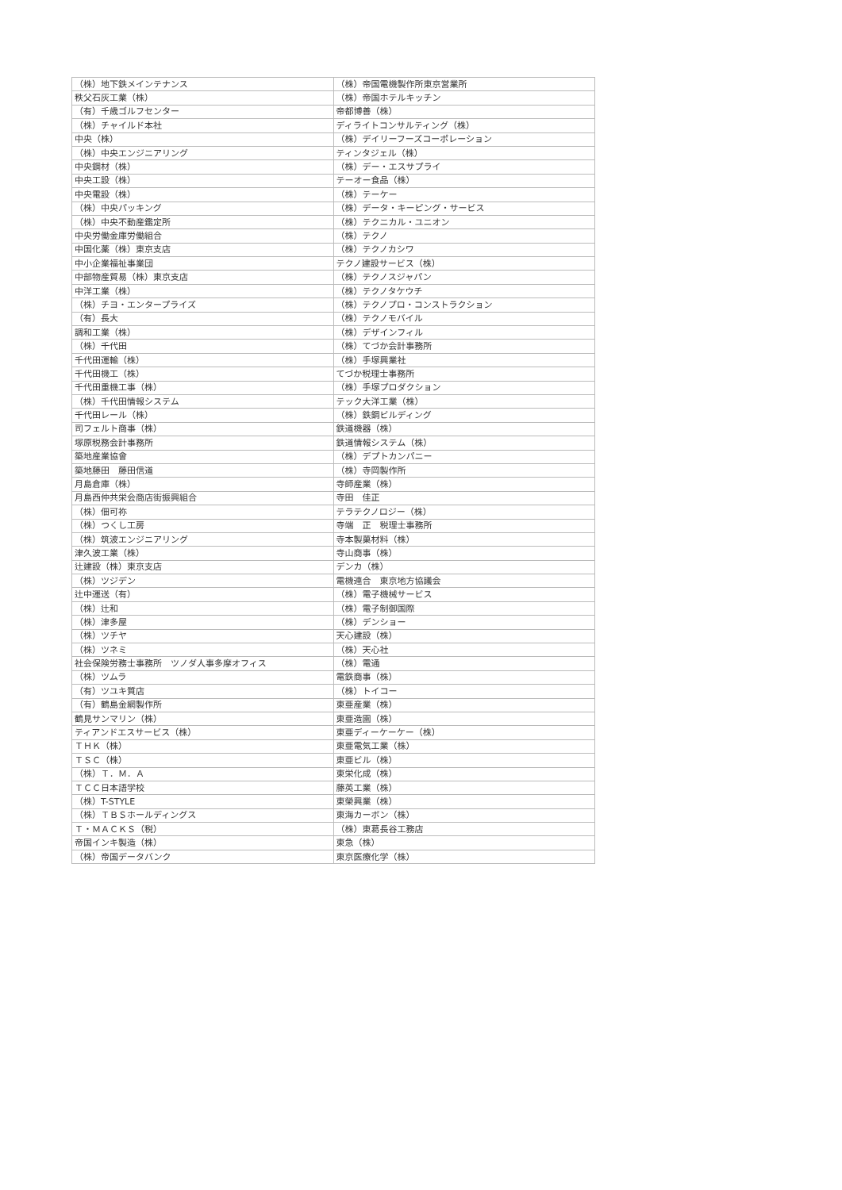| （株）地下鉄メインテナンス | （株）帝国電機製作所東京営業所 |
| 秩父石灰工業（株） | （株）帝国ホテルキッチン |
| （有）千歳ゴルフセンター | 帝都博善（株） |
| （株）チャイルド本社 | ディライトコンサルティング（株） |
| 中央（株） | （株）デイリーフーズコーポレーション |
| （株）中央エンジニアリング | ティンタジェル（株） |
| 中央鋼材（株） | （株）デー・エスサプライ |
| 中央工設（株） | テーオー食品（株） |
| 中央電設（株） | （株）テーケー |
| （株）中央パッキング | （株）データ・キーピング・サービス |
| （株）中央不動産鑑定所 | （株）テクニカル・ユニオン |
| 中央労働金庫労働組合 | （株）テクノ |
| 中国化薬（株）東京支店 | （株）テクノカシワ |
| 中小企業福祉事業団 | テクノ建設サービス（株） |
| 中部物産貿易（株）東京支店 | （株）テクノスジャパン |
| 中洋工業（株） | （株）テクノタケウチ |
| （株）チヨ・エンタープライズ | （株）テクノプロ・コンストラクション |
| （有）長大 | （株）テクノモバイル |
| 調和工業（株） | （株）デザインフィル |
| （株）千代田 | （株）てづか会計事務所 |
| 千代田運輸（株） | （株）手塚興業社 |
| 千代田機工（株） | てづか税理士事務所 |
| 千代田重機工事（株） | （株）手塚プロダクション |
| （株）千代田情報システム | テック大洋工業（株） |
| 千代田レール（株） | （株）鉄鋼ビルディング |
| 司フェルト商事（株） | 鉄道機器（株） |
| 塚原税務会計事務所 | 鉄道情報システム（株） |
| 築地産業協會 | （株）デプトカンパニー |
| 築地藤田 藤田信道 | （株）寺岡製作所 |
| 月島倉庫（株） | 寺師産業（株） |
| 月島西仲共栄会商店街振興組合 | 寺田 佳正 |
| （株）佃可祢 | テラテクノロジー（株） |
| （株）つくし工房 | 寺端 正 税理士事務所 |
| （株）筑波エンジニアリング | 寺本製菓材料（株） |
| 津久波工業（株） | 寺山商事（株） |
| 辻建設（株）東京支店 | デンカ（株） |
| （株）ツジデン | 電機連合 東京地方協議会 |
| 辻中運送（有） | （株）電子機械サービス |
| （株）辻和 | （株）電子制御国際 |
| （株）津多屋 | （株）デンショー |
| （株）ツチヤ | 天心建設（株） |
| （株）ツネミ | （株）天心社 |
| 社会保険労務士事務所 ツノダ人事多摩オフィス | （株）電通 |
| （株）ツムラ | 電鉄商事（株） |
| （有）ツユキ質店 | （株）トイコー |
| （有）鶴島金網製作所 | 東亜産業（株） |
| 鶴見サンマリン（株） | 東亜造園（株） |
| ティアンドエスサービス（株） | 東亜ディーケーケー（株） |
| ＴＨＫ（株） | 東亜電気工業（株） |
| ＴＳＣ（株） | 東亜ビル（株） |
| （株）Ｔ．Ｍ．Ａ | 東栄化成（株） |
| ＴＣＣ日本語学校 | 藤英工業（株） |
| （株）T-STYLE | 東榮興業（株） |
| （株）ＴＢＳホールディングス | 東海カーボン（株） |
| Ｔ・ＭＡＣＫＳ（税） | （株）東葛長谷工務店 |
| 帝国インキ製造（株） | 東急（株） |
| （株）帝国データバンク | 東京医療化学（株） |